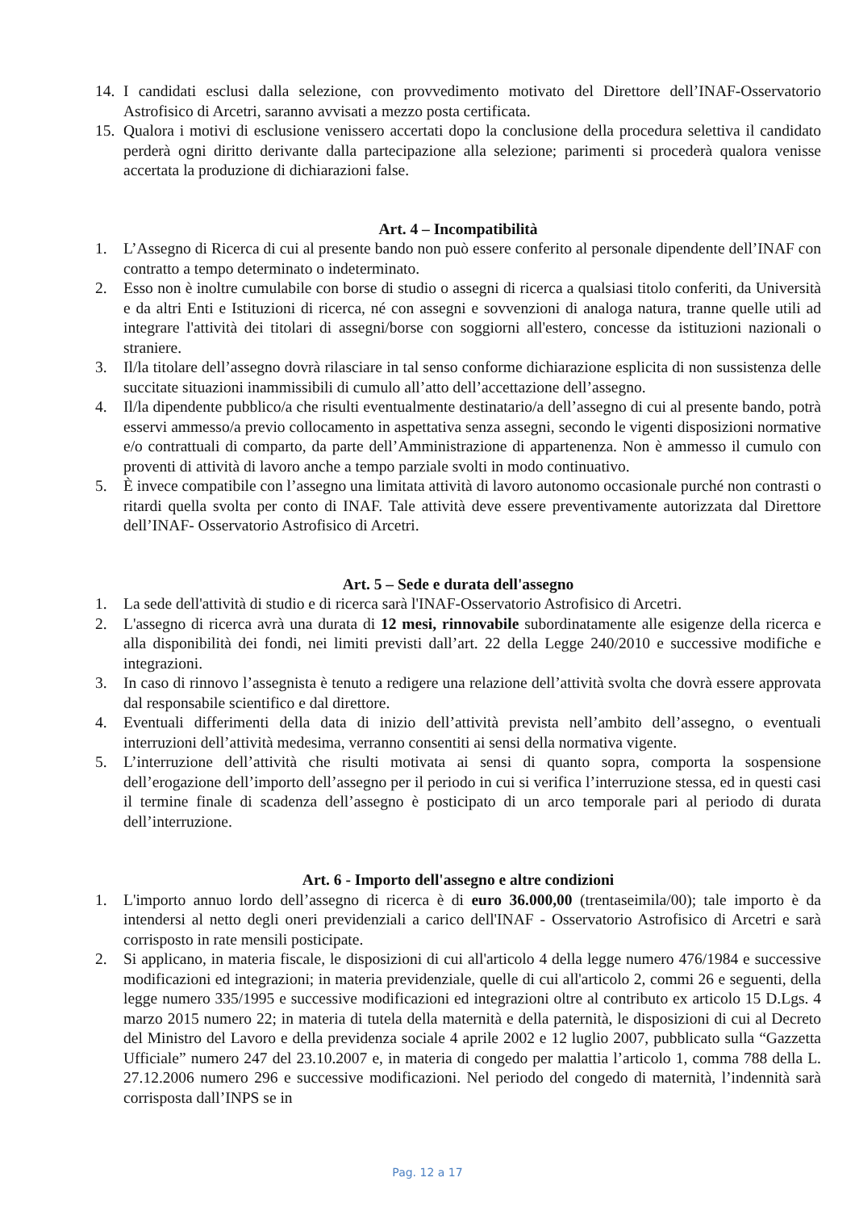14. I candidati esclusi dalla selezione, con provvedimento motivato del Direttore dell’INAF-Osservatorio Astrofisico di Arcetri, saranno avvisati a mezzo posta certificata.
15. Qualora i motivi di esclusione venissero accertati dopo la conclusione della procedura selettiva il candidato perderà ogni diritto derivante dalla partecipazione alla selezione; parimenti si procederà qualora venisse accertata la produzione di dichiarazioni false.
Art. 4 – Incompatibilità
1. L’Assegno di Ricerca di cui al presente bando non può essere conferito al personale dipendente dell’INAF con contratto a tempo determinato o indeterminato.
2. Esso non è inoltre cumulabile con borse di studio o assegni di ricerca a qualsiasi titolo conferiti, da Università e da altri Enti e Istituzioni di ricerca, né con assegni e sovvenzioni di analoga natura, tranne quelle utili ad integrare l'attività dei titolari di assegni/borse con soggiorni all'estero, concesse da istituzioni nazionali o straniere.
3. Il/la titolare dell’assegno dovrà rilasciare in tal senso conforme dichiarazione esplicita di non sussistenza delle succitate situazioni inammissibili di cumulo all’atto dell’accettazione dell’assegno.
4. Il/la dipendente pubblico/a che risulti eventualmente destinatario/a dell’assegno di cui al presente bando, potrà esservi ammesso/a previo collocamento in aspettativa senza assegni, secondo le vigenti disposizioni normative e/o contrattuali di comparto, da parte dell’Amministrazione di appartenenza. Non è ammesso il cumulo con proventi di attività di lavoro anche a tempo parziale svolti in modo continuativo.
5. È invece compatibile con l’assegno una limitata attività di lavoro autonomo occasionale purché non contrasti o ritardi quella svolta per conto di INAF. Tale attività deve essere preventivamente autorizzata dal Direttore dell’INAF- Osservatorio Astrofisico di Arcetri.
Art. 5 – Sede e durata dell'assegno
1. La sede dell'attività di studio e di ricerca sarà l'INAF-Osservatorio Astrofisico di Arcetri.
2. L'assegno di ricerca avrà una durata di 12 mesi, rinnovabile subordinatamente alle esigenze della ricerca e alla disponibilità dei fondi, nei limiti previsti dall’art. 22 della Legge 240/2010 e successive modifiche e integrazioni.
3. In caso di rinnovo l’assegnista è tenuto a redigere una relazione dell’attività svolta che dovrà essere approvata dal responsabile scientifico e dal direttore.
4. Eventuali differimenti della data di inizio dell’attività prevista nell’ambito dell’assegno, o eventuali interruzioni dell’attività medesima, verranno consentiti ai sensi della normativa vigente.
5. L’interruzione dell’attività che risulti motivata ai sensi di quanto sopra, comporta la sospensione dell’erogazione dell’importo dell’assegno per il periodo in cui si verifica l’interruzione stessa, ed in questi casi il termine finale di scadenza dell’assegno è posticipato di un arco temporale pari al periodo di durata dell’interruzione.
Art. 6 - Importo dell'assegno e altre condizioni
1. L'importo annuo lordo dell’assegno di ricerca è di euro 36.000,00 (trentaseimila/00); tale importo è da intendersi al netto degli oneri previdenziali a carico dell'INAF - Osservatorio Astrofisico di Arcetri e sarà corrisposto in rate mensili posticipate.
2. Si applicano, in materia fiscale, le disposizioni di cui all'articolo 4 della legge numero 476/1984 e successive modificazioni ed integrazioni; in materia previdenziale, quelle di cui all'articolo 2, commi 26 e seguenti, della legge numero 335/1995 e successive modificazioni ed integrazioni oltre al contributo ex articolo 15 D.Lgs. 4 marzo 2015 numero 22; in materia di tutela della maternità e della paternità, le disposizioni di cui al Decreto del Ministro del Lavoro e della previdenza sociale 4 aprile 2002 e 12 luglio 2007, pubblicato sulla “Gazzetta Ufficiale” numero 247 del 23.10.2007 e, in materia di congedo per malattia l’articolo 1, comma 788 della L. 27.12.2006 numero 296 e successive modificazioni. Nel periodo del congedo di maternità, l’indennità sarà corrisposta dall’INPS se in
Pag. 12 a 17